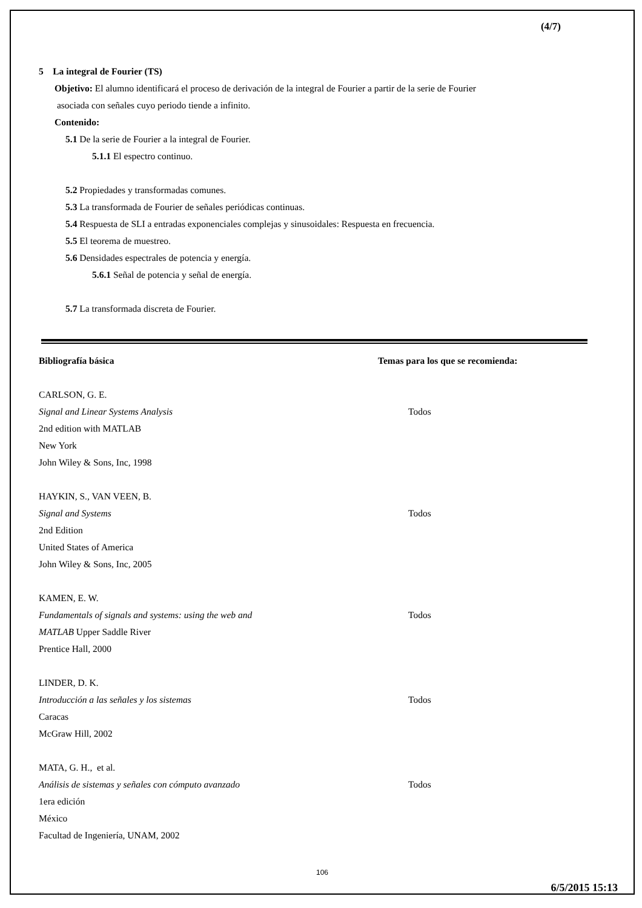(4/7)
5 La integral de Fourier (TS)
Objetivo: El alumno identificará el proceso de derivación de la integral de Fourier a partir de la serie de Fourier
asociada con señales cuyo periodo tiende a infinito.
Contenido:
5.1 De la serie de Fourier a la integral de Fourier.
5.1.1 El espectro continuo.
5.2 Propiedades y transformadas comunes.
5.3 La transformada de Fourier de señales periódicas continuas.
5.4 Respuesta de SLI a entradas exponenciales complejas y sinusoidales: Respuesta en frecuencia.
5.5 El teorema de muestreo.
5.6 Densidades espectrales de potencia y energía.
5.6.1 Señal de potencia y señal de energía.
5.7 La transformada discreta de Fourier.
Bibliografía básica Temas para los que se recomienda:
CARLSON, G. E.
Signal and Linear Systems Analysis Todos
2nd edition with MATLAB
New York
John Wiley & Sons, Inc, 1998
HAYKIN, S., VAN VEEN, B.
Signal and Systems Todos
2nd Edition
United States of America
John Wiley & Sons, Inc, 2005
KAMEN, E. W.
Fundamentals of signals and systems: using the web and Todos
MATLAB Upper Saddle River
Prentice Hall, 2000
LINDER, D. K.
Introducción a las señales y los sistemas Todos
Caracas
McGraw Hill, 2002
MATA, G. H., et al.
Análisis de sistemas y señales con cómputo avanzado Todos
1era edición
México
Facultad de Ingeniería, UNAM, 2002
106
6/5/2015 15:13